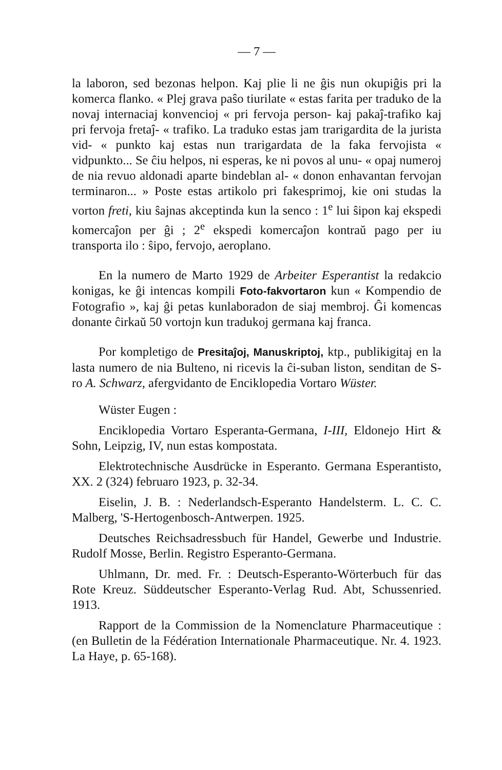— 7 —
la laboron, sed bezonas helpon. Kaj plie li ne ĝis nun okupiĝis pri la komerca flanko. « Plej grava paŝo tiurilate « estas farita per traduko de la novaj internaciaj konvencioj « pri fervoja person- kaj pakaĵ-trafiko kaj pri fervoja fretaĵ- « trafiko. La traduko estas jam trarigardita de la jurista vid- « punkto kaj estas nun trarigardata de la faka fervojista « vidpunkto... Se ĉiu helpos, ni esperas, ke ni povos al unu- « opaj numeroj de nia revuo aldonadi aparte bindeblan al- « donon enhavantan fervojan terminaron... » Poste estas artikolo pri fakesprimoj, kie oni studas la vorton freti, kiu ŝajnas akceptinda kun la senco : 1<sup>e</sup> lui ŝipon kaj ekspedi komercaĵon per ĝi ; 2<sup>e</sup> ekspedi komercaĵon kontraŭ pago per iu transporta ilo : ŝipo, fervojo, aeroplano.
En la numero de Marto 1929 de Arbeiter Esperantist la redakcio konigas, ke ĝi intencas kompili Foto-fakvortaron kun « Kompendio de Fotografio », kaj ĝi petas kunlaboradon de siaj membroj. Ĝi komencas donante ĉirkaŭ 50 vortojn kun tradukoj germana kaj franca.
Por kompletigo de Presitaĵoj, Manuskriptoj, ktp., publikigitaj en la lasta numero de nia Bulteno, ni ricevis la ĉi-suban liston, senditan de S-ro A. Schwarz, afergvidanto de Enciklopedia Vortaro Wüster.
Wüster Eugen :
Enciklopedia Vortaro Esperanta-Germana, I-III, Eldonejo Hirt & Sohn, Leipzig, IV, nun estas kompostata.
Elektrotechnische Ausdrücke in Esperanto. Germana Esperantisto, XX. 2 (324) februaro 1923, p. 32-34.
Eiselin, J. B. : Nederlandsch-Esperanto Handelsterm. L. C. C. Malberg, 'S-Hertogenbosch-Antwerpen. 1925.
Deutsches Reichsadressbuch für Handel, Gewerbe und Industrie. Rudolf Mosse, Berlin. Registro Esperanto-Germana.
Uhlmann, Dr. med. Fr. : Deutsch-Esperanto-Wörterbuch für das Rote Kreuz. Süddeutscher Esperanto-Verlag Rud. Abt, Schussenried. 1913.
Rapport de la Commission de la Nomenclature Pharmaceutique : (en Bulletin de la Fédération Internationale Pharmaceutique. Nr. 4. 1923. La Haye, p. 65-168).